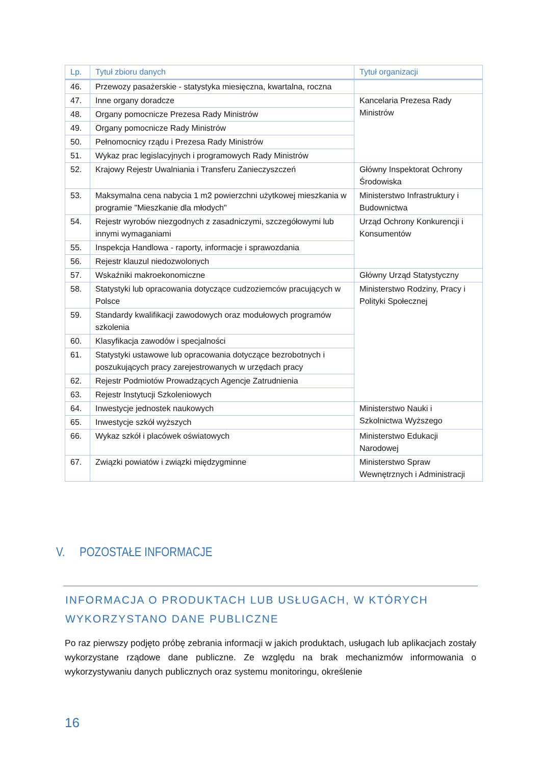| Lp. | Tytuł zbioru danych | Tytuł organizacji |
| --- | --- | --- |
| 46. | Przewozy pasażerskie - statystyka miesięczna, kwartalna, roczna | |
| 47. | Inne organy doradcze | Kancelaria Prezesa Rady Ministrów |
| 48. | Organy pomocnicze Prezesa Rady Ministrów | |
| 49. | Organy pomocnicze Rady Ministrów | |
| 50. | Pełnomocnicy rządu i Prezesa Rady Ministrów | |
| 51. | Wykaz prac legislacyjnych i programowych Rady Ministrów | |
| 52. | Krajowy Rejestr Uwalniania i Transferu Zanieczyszczeń | Główny Inspektorat Ochrony Środowiska |
| 53. | Maksymalna cena nabycia 1 m2 powierzchni użytkowej mieszkania w programie "Mieszkanie dla młodych" | Ministerstwo Infrastruktury i Budownictwa |
| 54. | Rejestr wyrobów niezgodnych z zasadniczymi, szczegółowymi lub innymi wymaganiami | Urząd Ochrony Konkurencji i Konsumentów |
| 55. | Inspekcja Handlowa - raporty, informacje i sprawozdania | |
| 56. | Rejestr klauzul niedozwolonych | |
| 57. | Wskaźniki makroekonomiczne | Główny Urząd Statystyczny |
| 58. | Statystyki lub opracowania dotyczące cudzoziemców pracujących w Polsce | Ministerstwo Rodziny, Pracy i Polityki Społecznej |
| 59. | Standardy kwalifikacji zawodowych oraz modułowych programów szkolenia | |
| 60. | Klasyfikacja zawodów i specjalności | |
| 61. | Statystyki ustawowe lub opracowania dotyczące bezrobotnych i poszukujących pracy zarejestrowanych w urzędach pracy | |
| 62. | Rejestr Podmiotów Prowadzących Agencje Zatrudnienia | |
| 63. | Rejestr Instytucji Szkoleniowych | |
| 64. | Inwestycje jednostek naukowych | Ministerstwo Nauki i Szkolnictwa Wyższego |
| 65. | Inwestycje szkół wyższych | |
| 66. | Wykaz szkół i placówek oświatowych | Ministerstwo Edukacji Narodowej |
| 67. | Związki powiatów i związki międzygminne | Ministerstwo Spraw Wewnętrznych i Administracji |
V. POZOSTAŁE INFORMACJE
INFORMACJA O PRODUKTACH LUB USŁUGACH, W KTÓRYCH WYKORZYSTANO DANE PUBLICZNE
Po raz pierwszy podjęto próbę zebrania informacji w jakich produktach, usługach lub aplikacjach zostały wykorzystane rządowe dane publiczne. Ze względu na brak mechanizmów informowania o wykorzystywaniu danych publicznych oraz systemu monitoringu, określenie
16